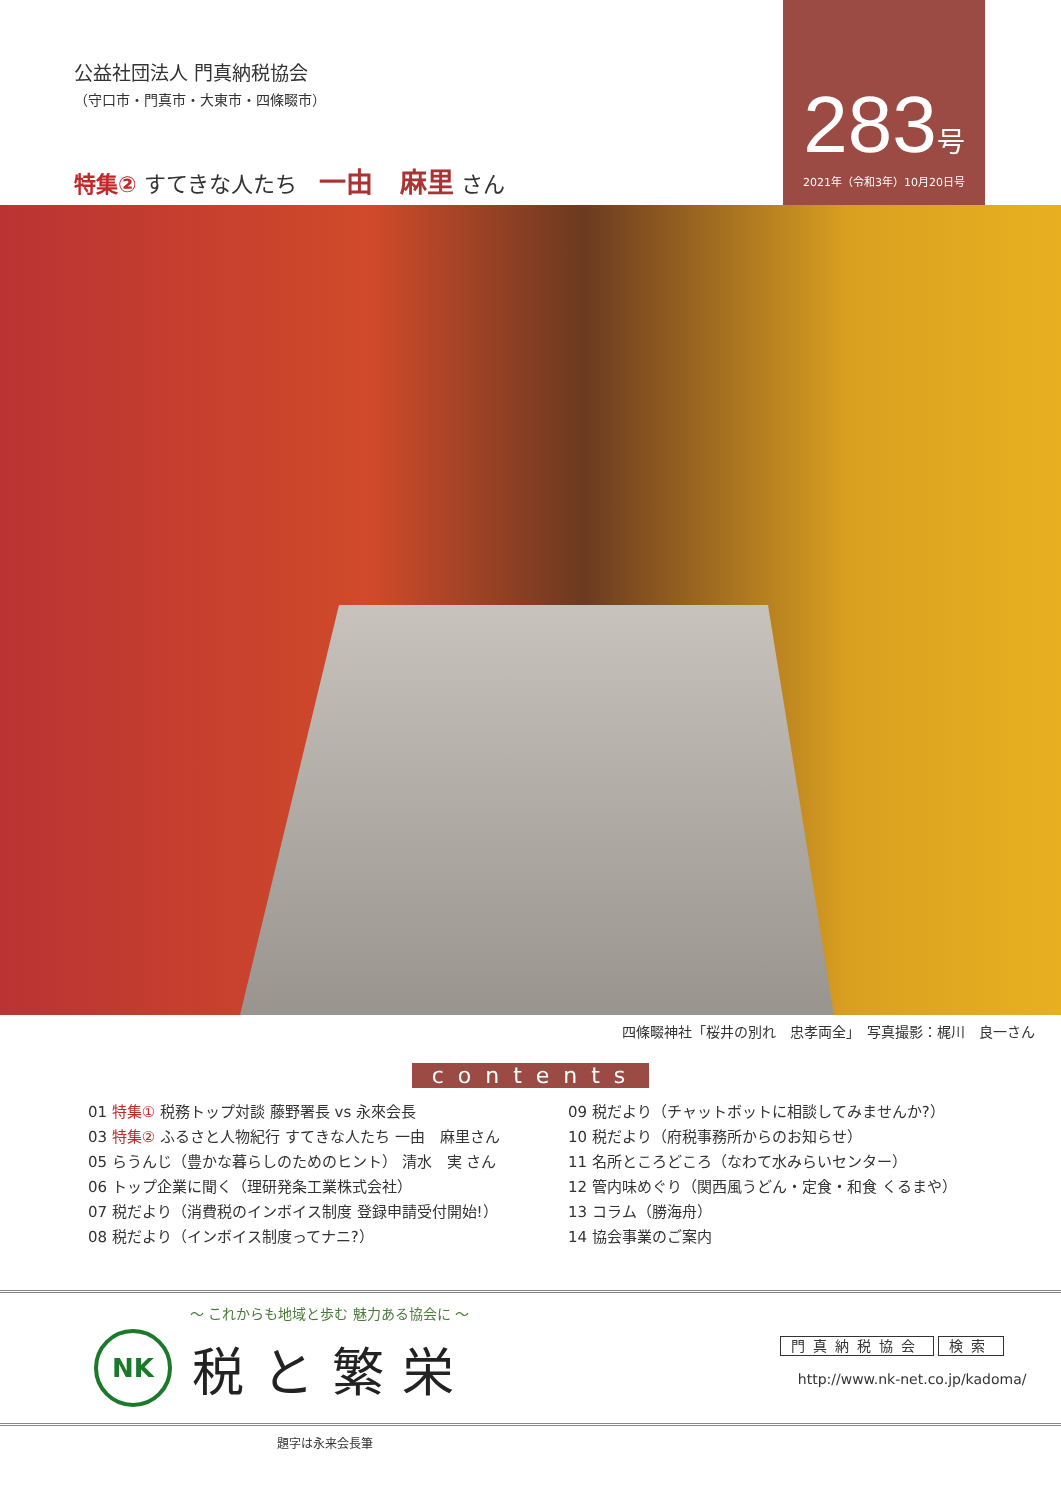公益社団法人 門真納税協会
（守口市・門真市・大東市・四條畷市）
特集② すてきな人たち　一由　麻里 さん
283号
2021年（令和3年）10月20日号
四條畷神社「桜井の別れ　忠孝両全」　写真撮影：梶川　良一さん
contents
01 特集① 税務トップ対談 藤野署長 vs 永來会長
03 特集② ふるさと人物紀行 すてきな人たち 一由　麻里さん
05 らうんじ（豊かな暮らしのためのヒント） 清水　実 さん
06 トップ企業に聞く（理研発条工業株式会社）
07 税だより（消費税のインボイス制度 登録申請受付開始!）
08 税だより（インボイス制度ってナニ?）
09 税だより（チャットボットに相談してみませんか?）
10 税だより（府税事務所からのお知らせ）
11 名所ところどころ（なわて水みらいセンター）
12 管内味めぐり（関西風うどん・定食・和食 くるまや）
13 コラム（勝海舟）
14 協会事業のご案内
～ これからも地域と歩む 魅力ある協会に ～
NK
税と繁栄
門真納税協会 検索
http://www.nk-net.co.jp/kadoma/
題字は永来会長筆